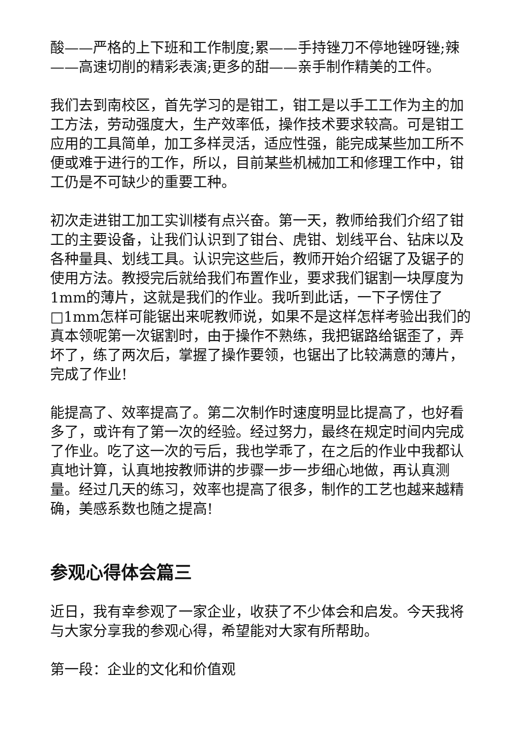酸——严格的上下班和工作制度;累——手持锉刀不停地锉呀锉;辣——高速切削的精彩表演;更多的甜——亲手制作精美的工件。
我们去到南校区，首先学习的是钳工，钳工是以手工工作为主的加工方法，劳动强度大，生产效率低，操作技术要求较高。可是钳工应用的工具简单，加工多样灵活，适应性强，能完成某些加工所不便或难于进行的工作，所以，目前某些机械加工和修理工作中，钳工仍是不可缺少的重要工种。
初次走进钳工加工实训楼有点兴奋。第一天，教师给我们介绍了钳工的主要设备，让我们认识到了钳台、虎钳、划线平台、钻床以及各种量具、划线工具。认识完这些后，教师开始介绍锯了及锯子的使用方法。教授完后就给我们布置作业，要求我们锯割一块厚度为1mm的薄片，这就是我们的作业。我听到此话，一下子愣住了□1mm怎样可能锯出来呢教师说，如果不是这样怎样考验出我们的真本领呢第一次锯割时，由于操作不熟练，我把锯路给锯歪了，弄坏了，练了两次后，掌握了操作要领，也锯出了比较满意的薄片，完成了作业!
能提高了、效率提高了。第二次制作时速度明显比提高了，也好看多了，或许有了第一次的经验。经过努力，最终在规定时间内完成了作业。吃了这一次的亏后，我也学乖了，在之后的作业中我都认真地计算，认真地按教师讲的步骤一步一步细心地做，再认真测量。经过几天的练习，效率也提高了很多，制作的工艺也越来越精确，美感系数也随之提高!
参观心得体会篇三
近日，我有幸参观了一家企业，收获了不少体会和启发。今天我将与大家分享我的参观心得，希望能对大家有所帮助。
第一段：企业的文化和价值观